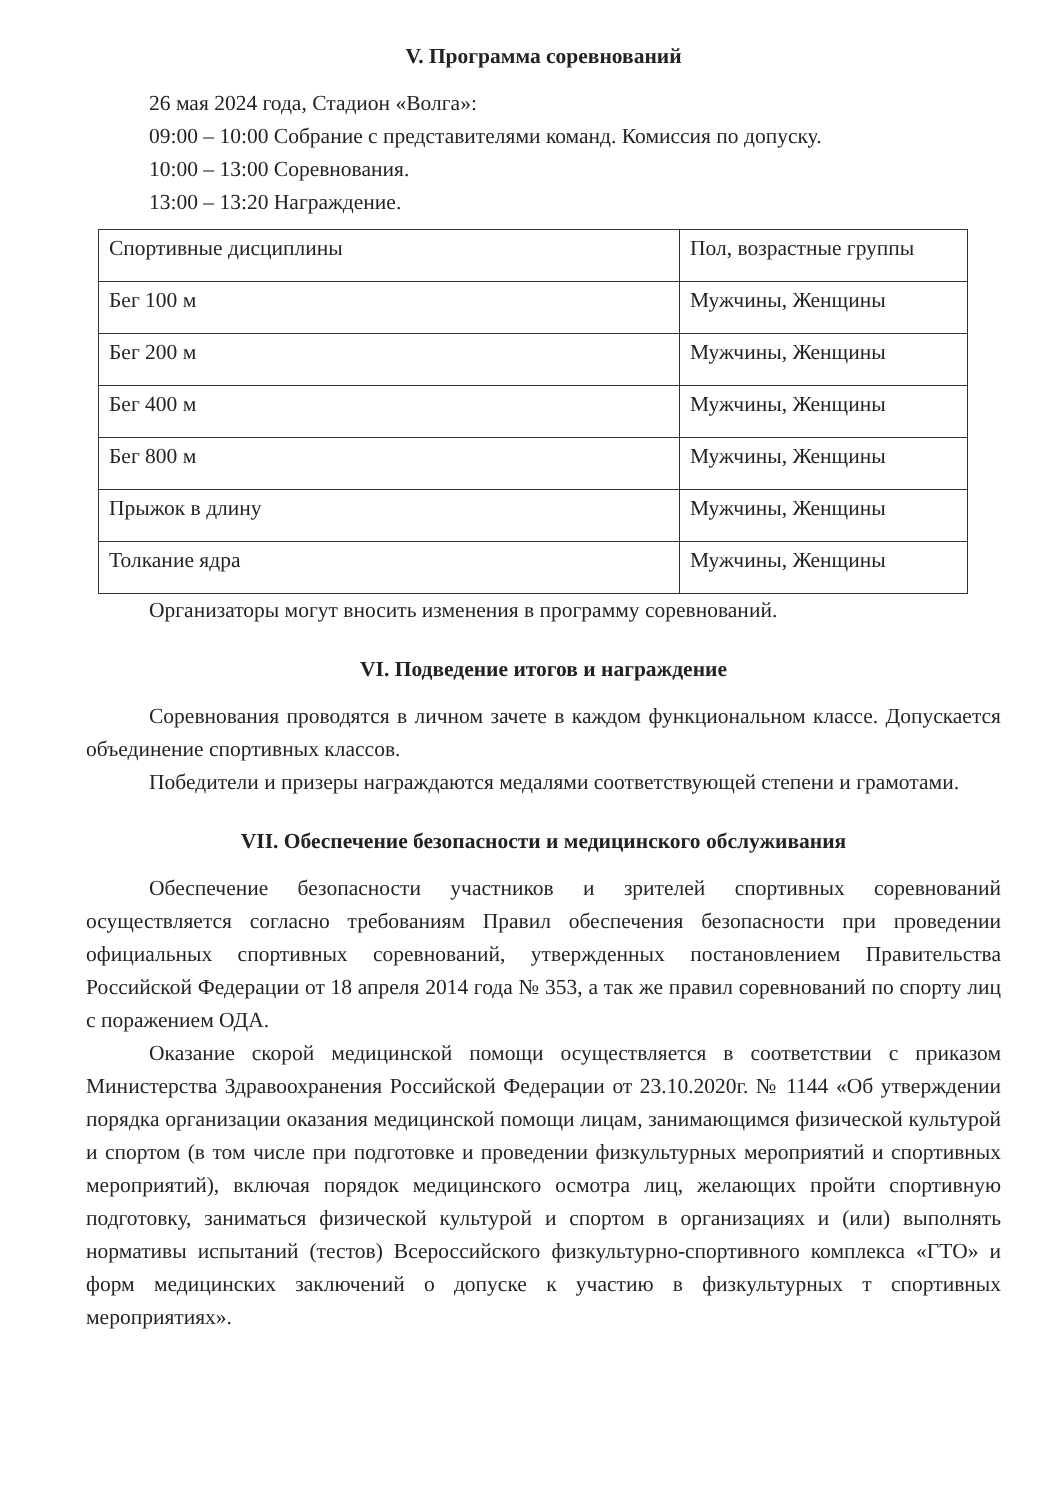V. Программа соревнований
26 мая 2024 года, Стадион «Волга»:
09:00 – 10:00 Собрание с представителями команд. Комиссия по допуску.
10:00 – 13:00 Соревнования.
13:00 – 13:20 Награждение.
| Спортивные дисциплины | Пол, возрастные группы |
| Бег 100 м | Мужчины, Женщины |
| Бег 200 м | Мужчины, Женщины |
| Бег 400 м | Мужчины, Женщины |
| Бег 800 м | Мужчины, Женщины |
| Прыжок в длину | Мужчины, Женщины |
| Толкание ядра | Мужчины, Женщины |
Организаторы могут вносить изменения в программу соревнований.
VI. Подведение итогов и награждение
Соревнования проводятся в личном зачете в каждом функциональном классе. Допускается объединение спортивных классов.
Победители и призеры награждаются медалями соответствующей степени и грамотами.
VII. Обеспечение безопасности и медицинского обслуживания
Обеспечение безопасности участников и зрителей спортивных соревнований осуществляется согласно требованиям Правил обеспечения безопасности при проведении официальных спортивных соревнований, утвержденных постановлением Правительства Российской Федерации от 18 апреля 2014 года № 353, а так же правил соревнований по спорту лиц с поражением ОДА.
Оказание скорой медицинской помощи осуществляется в соответствии с приказом Министерства Здравоохранения Российской Федерации от 23.10.2020г. № 1144 «Об утверждении порядка организации оказания медицинской помощи лицам, занимающимся физической культурой и спортом (в том числе при подготовке и проведении физкультурных мероприятий и спортивных мероприятий), включая порядок медицинского осмотра лиц, желающих пройти спортивную подготовку, заниматься физической культурой и спортом в организациях и (или) выполнять нормативы испытаний (тестов) Всероссийского физкультурно-спортивного комплекса «ГТО» и форм медицинских заключений о допуске к участию в физкультурных т спортивных мероприятиях».